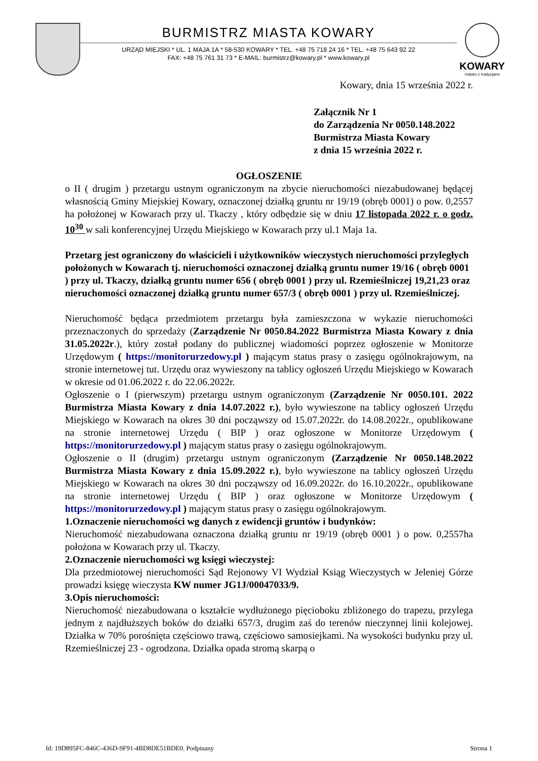BURMISTRZ MIASTA KOWARY
URZĄD MIEJSKI * UL. 1 MAJA 1A * 58-530 KOWARY * TEL. +48 75 718 24 16 * TEL. +48 75 643 92 22
FAX: +48 75 761 31 73 * E-MAIL: burmistrz@kowary.pl * www.kowary.pl
KOWARY
miasto z tradycjami
Kowary, dnia 15 września 2022 r.
Załącznik Nr 1
do Zarządzenia Nr 0050.148.2022
Burmistrza Miasta Kowary
z dnia 15 września 2022 r.
OGŁOSZENIE
o II ( drugim ) przetargu ustnym ograniczonym na zbycie nieruchomości niezabudowanej będącej własnością Gminy Miejskiej Kowary, oznaczonej działką gruntu nr 19/19 (obręb 0001) o pow. 0,2557 ha położonej w Kowarach przy ul. Tkaczy , który odbędzie się w dniu 17 listopada 2022 r. o godz. 10<sup>30</sup> w sali konferencyjnej Urzędu Miejskiego w Kowarach przy ul.1 Maja 1a.
Przetarg jest ograniczony do właścicieli i użytkowników wieczystych nieruchomości przyległych położonych w Kowarach tj. nieruchomości oznaczonej działką gruntu numer 19/16 ( obręb 0001 ) przy ul. Tkaczy, działką gruntu numer 656 ( obręb 0001 ) przy ul. Rzemieślniczej 19,21,23 oraz nieruchomości oznaczonej działką gruntu numer 657/3 ( obręb 0001 ) przy ul. Rzemieślniczej.
Nieruchomość będąca przedmiotem przetargu była zamieszczona w wykazie nieruchomości przeznaczonych do sprzedaży (Zarządzenie Nr 0050.84.2022 Burmistrza Miasta Kowary z dnia 31.05.2022r.), który został podany do publicznej wiadomości poprzez ogłoszenie w Monitorze Urzędowym ( https://monitorurzedowy.pl ) mającym status prasy o zasięgu ogólnokrajowym, na stronie internetowej tut. Urzędu oraz wywieszony na tablicy ogłoszeń Urzędu Miejskiego w Kowarach w okresie od 01.06.2022 r. do 22.06.2022r.
Ogłoszenie o I (pierwszym) przetargu ustnym ograniczonym (Zarządzenie Nr 0050.101. 2022 Burmistrza Miasta Kowary z dnia 14.07.2022 r.), było wywieszone na tablicy ogłoszeń Urzędu Miejskiego w Kowarach na okres 30 dni począwszy od 15.07.2022r. do 14.08.2022r., opublikowane na stronie internetowej Urzędu ( BIP ) oraz ogłoszone w Monitorze Urzędowym ( https://monitorurzedowy.pl ) mającym status prasy o zasięgu ogólnokrajowym.
Ogłoszenie o II (drugim) przetargu ustnym ograniczonym (Zarządzenie Nr 0050.148.2022 Burmistrza Miasta Kowary z dnia 15.09.2022 r.), było wywieszone na tablicy ogłoszeń Urzędu Miejskiego w Kowarach na okres 30 dni począwszy od 16.09.2022r. do 16.10.2022r., opublikowane na stronie internetowej Urzędu ( BIP ) oraz ogłoszone w Monitorze Urzędowym ( https://monitorurzedowy.pl ) mającym status prasy o zasięgu ogólnokrajowym.
1.Oznaczenie nieruchomości wg danych z ewidencji gruntów i budynków:
Nieruchomość niezabudowana oznaczona działką gruntu nr 19/19 (obręb 0001 ) o pow. 0,2557ha położona w Kowarach przy ul. Tkaczy.
2.Oznaczenie nieruchomości wg księgi wieczystej:
Dla przedmiotowej nieruchomości Sąd Rejonowy VI Wydział Ksiąg Wieczystych w Jeleniej Górze prowadzi księgę wieczysta KW numer JG1J/00047033/9.
3.Opis nieruchomości:
Nieruchomość niezabudowana o kształcie wydłużonego pięcioboku zbliżonego do trapezu, przylega jednym z najdłuższych boków do działki 657/3, drugim zaś do terenów nieczynnej linii kolejowej. Działka w 70% porośnięta częściowo trawą, częściowo samosiejkami. Na wysokości budynku przy ul. Rzemieślniczej 23 - ogrodzona. Działka opada stromą skarpą o
Id: 19D895FC-846C-436D-9F91-4BD8DE51BDE0. Podpisany Strona 1